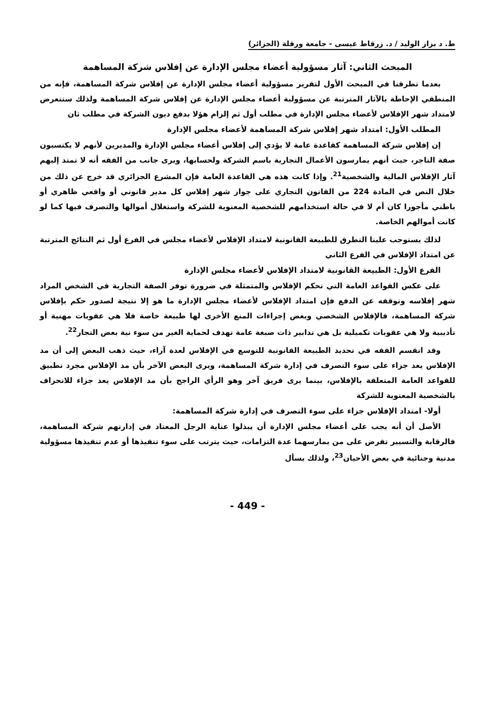ط. د بزاز الوليد / د. زرقاط عيسى - جامعة ورقلة (الجزائر)
المبحث الثاني: آثار مسؤولية أعضاء مجلس الإدارة عن إفلاس شركة المساهمة
بعدما تطرقنا في المبحث الأول لتقرير مسؤولية أعضاء مجلس الإدارة عن إفلاس شركة المساهمة، فإنه من المنطقي الإحاطة بالآثار المترتبة عن مسؤولية أعضاء مجلس الإدارة عن إفلاس شركة المساهمة ولذلك سنتعرض لامتداد شهر الإفلاس لأعضاء مجلس الإدارة في مطلب أول ثم إلزام هؤلا بدفع ديون الشركة في مطلب ثان
المطلب الأول: امتداد شهر إفلاس شركة المساهمة لأعضاء مجلس الإدارة
إن إفلاس شركة المساهمة كقاعدة عامة لا يؤدي إلى إفلاس أعضاء مجلس الإدارة والمديرين لأنهم لا يكتسبون صفة التاجر، حيث أنهم يمارسون الأعمال التجارية باسم الشركة ولحسابها، ويرى جانب من الفقه أنه لا تمتد إليهم آثار الإفلاس المالية والشخصية<sup>21</sup>. وإذا كانت هذه هي القاعدة العامة فإن المشرع الجزائري قد خرج عن ذلك من خلال النص في المادة 224 من القانون التجاري على جواز شهر إفلاس كل مدير قانوني أو واقعي ظاهري أو باطني مأجورا كان أم لا في حالة استخدامهم للشخصية المعنوية للشركة واستغلال أموالها والتصرف فيها كما لو كانت أموالهم الخاصة.
لذلك يستوجب علينا التطرق للطبيعة القانونية لامتداد الإفلاس لأعضاء مجلس في الفرع أول ثم النتائج المترتبة عن امتداد الإفلاس في الفرع الثاني
الفرع الأول: الطبيعة القانونية لامتداد الإفلاس لأعضاء مجلس الإدارة
على عكس القواعد العامة التي تحكم الإفلاس والمتمثلة في ضرورة توفر الصفة التجارية في الشخص المراد شهر إفلاسه وتوقفه عن الدفع فإن امتداد الإفلاس لأعضاء مجلس الإدارة ما هو إلا نتيجة لصدور حكم بإفلاس شركة المساهمة، فالإفلاس الشخصي وبعض إجراءات المنع الأخرى لها طبيعة خاصة فلا هي عقوبات مهنية أو تأديبية ولا هي عقوبات تكميلية بل هي تدابير ذات صبغة عامة تهدف لحماية الغير من سوء نية بعض التجار<sup>22</sup>.
وقد انقسم الفقه في تحديد الطبيعة القانونية للتوسع في الإفلاس لعدة آراء، حيث ذهب البعض إلى أن مد الإفلاس يعد جزاء على سوء التصرف في إدارة شركة المساهمة، ويرى البعض الآخر بأن مد الإفلاس مجرد تطبيق للقواعد العامة المتعلقة بالإفلاس، بينما يرى فريق آخر وهو الرأي الراجح بأن مد الإفلاس يعد جزاء للانحراف بالشخصية المعنوية للشركة
أولا- امتداد الإفلاس جزاء على سوء التصرف في إدارة شركة المساهمة:
الأصل أن أنه يجب على أعضاء مجلس الإدارة أن يبذلوا عناية الرجل المعتاد في إدارتهم شركة المساهمة، فالرقابة والتسيير تفرض على من يمارسهما عدة التزامات، حيث يترتب على سوء تنفيذها أو عدم تنفيذها مسؤولية مدنية وجنائية في بعض الأحيان<sup>23</sup>، ولذلك يسأل
- 449 -